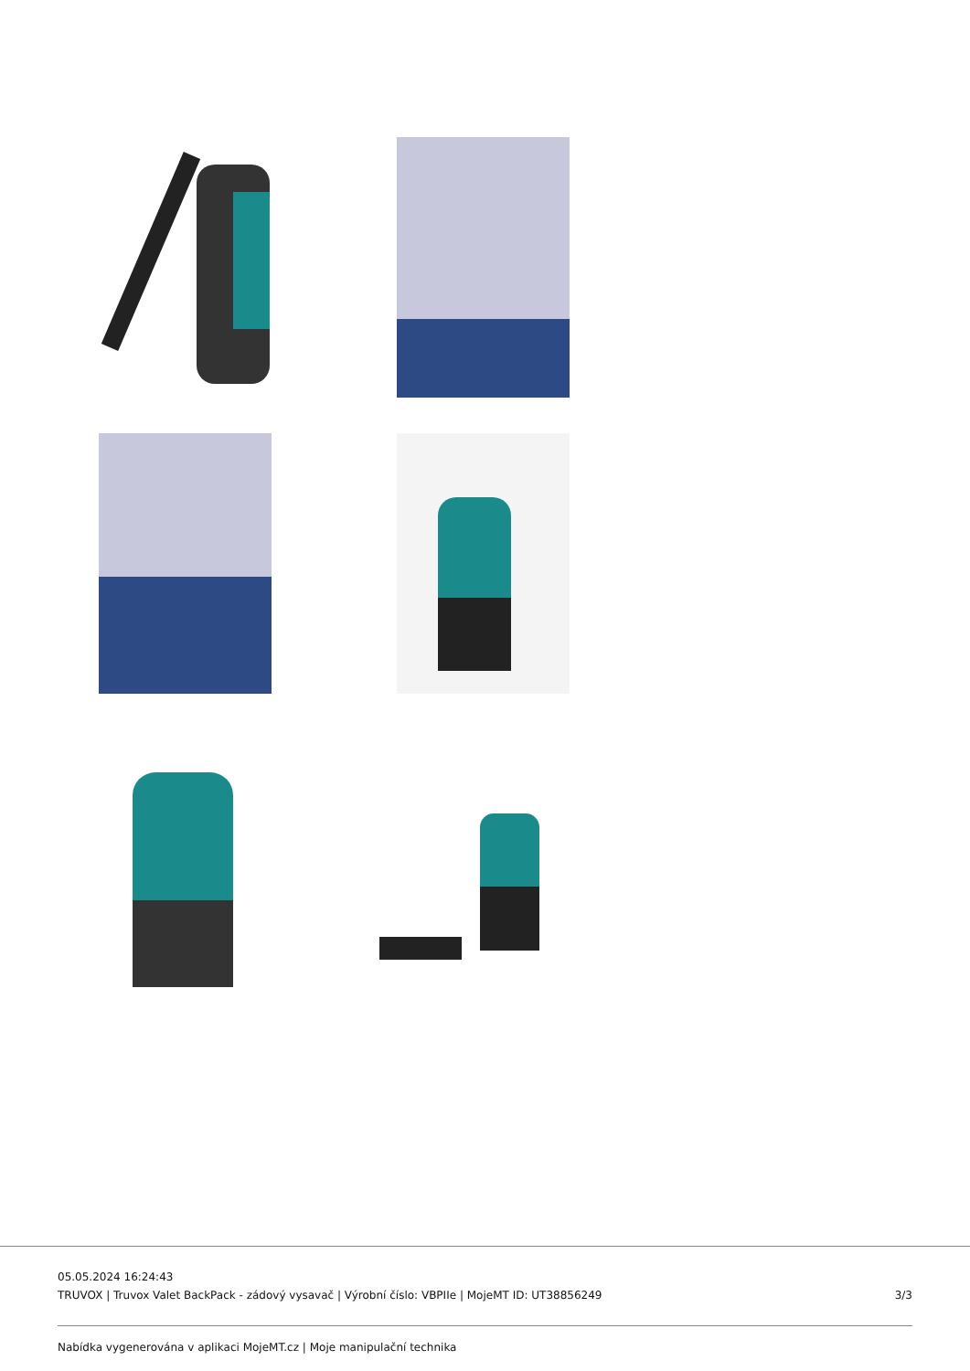05.05.2024 16:24:43
TRUVOX | Truvox Valet BackPack - zádový vysavač | Výrobní číslo: VBPIIe | MojeMT ID: UT38856249 3/3
Nabídka vygenerována v aplikaci MojeMT.cz | Moje manipulační technika